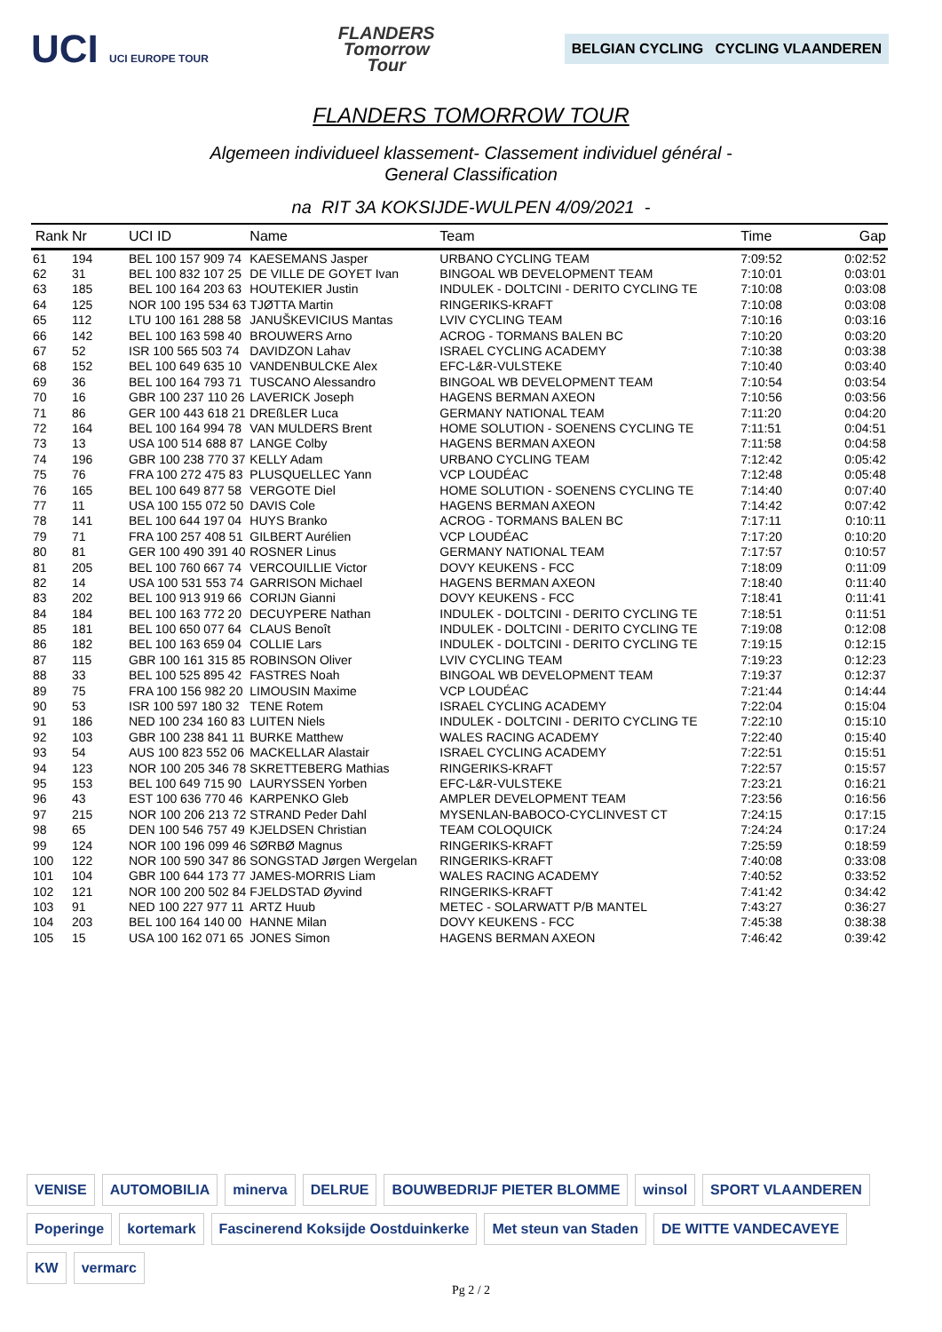UCI UCI EUROPE TOUR
FLANDERS
Tomorrow
Tour
BELGIAN CYCLING CYCLING VLAANDEREN
FLANDERS TOMORROW TOUR
Algemeen individueel klassement- Classement individuel général -
General Classification
na RIT 3A KOKSIJDE-WULPEN 4/09/2021 -
| Rank | Nr | UCI ID | Name | Team | Time | Gap |
| --- | --- | --- | --- | --- | --- | --- |
| 61 | 194 | BEL 100 157 909 74 | KAESEMANS Jasper | URBANO CYCLING TEAM | 7:09:52 | 0:02:52 |
| 62 | 31 | BEL 100 832 107 25 | DE VILLE DE GOYET Ivan | BINGOAL WB DEVELOPMENT TEAM | 7:10:01 | 0:03:01 |
| 63 | 185 | BEL 100 164 203 63 | HOUTEKIER Justin | INDULEK - DOLTCINI - DERITO CYCLING TE | 7:10:08 | 0:03:08 |
| 64 | 125 | NOR 100 195 534 63 | TJØTTA Martin | RINGERIKS-KRAFT | 7:10:08 | 0:03:08 |
| 65 | 112 | LTU 100 161 288 58 | JANUŠKEVICIUS Mantas | LVIV CYCLING TEAM | 7:10:16 | 0:03:16 |
| 66 | 142 | BEL 100 163 598 40 | BROUWERS Arno | ACROG - TORMANS BALEN BC | 7:10:20 | 0:03:20 |
| 67 | 52 | ISR 100 565 503 74 | DAVIDZON Lahav | ISRAEL CYCLING ACADEMY | 7:10:38 | 0:03:38 |
| 68 | 152 | BEL 100 649 635 10 | VANDENBULCKE Alex | EFC-L&R-VULSTEKE | 7:10:40 | 0:03:40 |
| 69 | 36 | BEL 100 164 793 71 | TUSCANO Alessandro | BINGOAL WB DEVELOPMENT TEAM | 7:10:54 | 0:03:54 |
| 70 | 16 | GBR 100 237 110 26 | LAVERICK Joseph | HAGENS BERMAN AXEON | 7:10:56 | 0:03:56 |
| 71 | 86 | GER 100 443 618 21 | DREßLER Luca | GERMANY NATIONAL TEAM | 7:11:20 | 0:04:20 |
| 72 | 164 | BEL 100 164 994 78 | VAN MULDERS Brent | HOME SOLUTION - SOENENS CYCLING TE | 7:11:51 | 0:04:51 |
| 73 | 13 | USA 100 514 688 87 | LANGE Colby | HAGENS BERMAN AXEON | 7:11:58 | 0:04:58 |
| 74 | 196 | GBR 100 238 770 37 | KELLY Adam | URBANO CYCLING TEAM | 7:12:42 | 0:05:42 |
| 75 | 76 | FRA 100 272 475 83 | PLUSQUELLEC Yann | VCP LOUDÉAC | 7:12:48 | 0:05:48 |
| 76 | 165 | BEL 100 649 877 58 | VERGOTE Diel | HOME SOLUTION - SOENENS CYCLING TE | 7:14:40 | 0:07:40 |
| 77 | 11 | USA 100 155 072 50 | DAVIS Cole | HAGENS BERMAN AXEON | 7:14:42 | 0:07:42 |
| 78 | 141 | BEL 100 644 197 04 | HUYS Branko | ACROG - TORMANS BALEN BC | 7:17:11 | 0:10:11 |
| 79 | 71 | FRA 100 257 408 51 | GILBERT Aurélien | VCP LOUDÉAC | 7:17:20 | 0:10:20 |
| 80 | 81 | GER 100 490 391 40 | ROSNER Linus | GERMANY NATIONAL TEAM | 7:17:57 | 0:10:57 |
| 81 | 205 | BEL 100 760 667 74 | VERCOUILLIE Victor | DOVY KEUKENS - FCC | 7:18:09 | 0:11:09 |
| 82 | 14 | USA 100 531 553 74 | GARRISON Michael | HAGENS BERMAN AXEON | 7:18:40 | 0:11:40 |
| 83 | 202 | BEL 100 913 919 66 | CORIJN Gianni | DOVY KEUKENS - FCC | 7:18:41 | 0:11:41 |
| 84 | 184 | BEL 100 163 772 20 | DECUYPERE Nathan | INDULEK - DOLTCINI - DERITO CYCLING TE | 7:18:51 | 0:11:51 |
| 85 | 181 | BEL 100 650 077 64 | CLAUS Benoît | INDULEK - DOLTCINI - DERITO CYCLING TE | 7:19:08 | 0:12:08 |
| 86 | 182 | BEL 100 163 659 04 | COLLIE Lars | INDULEK - DOLTCINI - DERITO CYCLING TE | 7:19:15 | 0:12:15 |
| 87 | 115 | GBR 100 161 315 85 | ROBINSON Oliver | LVIV CYCLING TEAM | 7:19:23 | 0:12:23 |
| 88 | 33 | BEL 100 525 895 42 | FASTRES Noah | BINGOAL WB DEVELOPMENT TEAM | 7:19:37 | 0:12:37 |
| 89 | 75 | FRA 100 156 982 20 | LIMOUSIN Maxime | VCP LOUDÉAC | 7:21:44 | 0:14:44 |
| 90 | 53 | ISR 100 597 180 32 | TENE Rotem | ISRAEL CYCLING ACADEMY | 7:22:04 | 0:15:04 |
| 91 | 186 | NED 100 234 160 83 | LUITEN Niels | INDULEK - DOLTCINI - DERITO CYCLING TE | 7:22:10 | 0:15:10 |
| 92 | 103 | GBR 100 238 841 11 | BURKE Matthew | WALES RACING ACADEMY | 7:22:40 | 0:15:40 |
| 93 | 54 | AUS 100 823 552 06 | MACKELLAR Alastair | ISRAEL CYCLING ACADEMY | 7:22:51 | 0:15:51 |
| 94 | 123 | NOR 100 205 346 78 | SKRETTEBERG Mathias | RINGERIKS-KRAFT | 7:22:57 | 0:15:57 |
| 95 | 153 | BEL 100 649 715 90 | LAURYSSEN Yorben | EFC-L&R-VULSTEKE | 7:23:21 | 0:16:21 |
| 96 | 43 | EST 100 636 770 46 | KARPENKO Gleb | AMPLER DEVELOPMENT TEAM | 7:23:56 | 0:16:56 |
| 97 | 215 | NOR 100 206 213 72 | STRAND Peder Dahl | MYSENLAN-BABOCO-CYCLINVEST CT | 7:24:15 | 0:17:15 |
| 98 | 65 | DEN 100 546 757 49 | KJELDSEN Christian | TEAM COLOQUICK | 7:24:24 | 0:17:24 |
| 99 | 124 | NOR 100 196 099 46 | SØRBØ Magnus | RINGERIKS-KRAFT | 7:25:59 | 0:18:59 |
| 100 | 122 | NOR 100 590 347 86 | SONGSTAD Jørgen Wergelan | RINGERIKS-KRAFT | 7:40:08 | 0:33:08 |
| 101 | 104 | GBR 100 644 173 77 | JAMES-MORRIS Liam | WALES RACING ACADEMY | 7:40:52 | 0:33:52 |
| 102 | 121 | NOR 100 200 502 84 | FJELDSTAD Øyvind | RINGERIKS-KRAFT | 7:41:42 | 0:34:42 |
| 103 | 91 | NED 100 227 977 11 | ARTZ Huub | METEC - SOLARWATT P/B MANTEL | 7:43:27 | 0:36:27 |
| 104 | 203 | BEL 100 164 140 00 | HANNE Milan | DOVY KEUKENS - FCC | 7:45:38 | 0:38:38 |
| 105 | 15 | USA 100 162 071 65 | JONES Simon | HAGENS BERMAN AXEON | 7:46:42 | 0:39:42 |
VENISE
AUTOMOBILIA
minerva
DELRUE
BOUWBEDRIJF PIETER BLOMME
winsol
SPORT VLAANDEREN
Poperinge
kortemark
Fascinerend Koksijde Oostduinkerke
Met steun van Staden
DE WITTE VANDECAVEYE
KW
vermarc
Pg 2 / 2